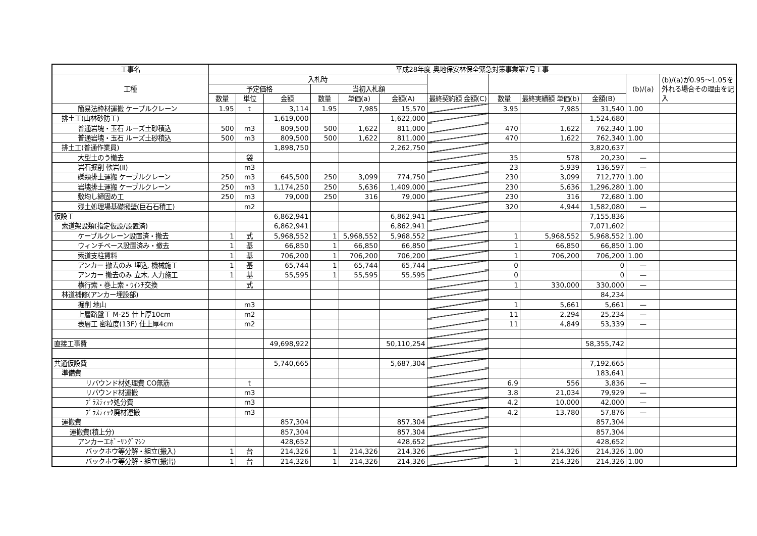| 工事名 | 平成28年度 奥地保安林保全緊急対策事業第7号工事 | | | | | | | | | | | |
| 工種 | 入札時 | | | | | | | | | | (b)/(a) | (b)/(a)が0.95～1.05を外れる場合その理由を記入 |
| | 予定価格 | | | 当初入札額 | | | | | | | | |
| | 数量 | 単位 | 金額 | 数量 | 単価(a) | 金額(A) | 最終契約額 金額(C) | 数量 | 最終実績額 単価(b) | 金額(B) | | |
| 簡易法枠材運搬 ケーブルクレーン | 1.95 | t | 3,114 | 1.95 | 7,985 | 15,570 | | 3.95 | 7,985 | 31,540 | 1.00 | |
| 排土工(山林砂防工) | | | 1,619,000 | | | 1,622,000 | | | | 1,524,680 | | |
| 普通岩塊・玉石 ルーズ土砂積込 | 500 | m3 | 809,500 | 500 | 1,622 | 811,000 | | 470 | 1,622 | 762,340 | 1.00 | |
| 普通岩塊・玉石 ルーズ土砂積込 | 500 | m3 | 809,500 | 500 | 1,622 | 811,000 | | 470 | 1,622 | 762,340 | 1.00 | |
| 排土工(普通作業員) | | | 1,898,750 | | | 2,262,750 | | | | 3,820,637 | | |
| 大型土のう撤去 | | 袋 | | | | | | 35 | 578 | 20,230 | — | |
| 岩石掘削 軟岩(Ⅱ) | | m3 | | | | | | 23 | 5,939 | 136,597 | — | |
| 礫類排土運搬 ケーブルクレーン | 250 | m3 | 645,500 | 250 | 3,099 | 774,750 | | 230 | 3,099 | 712,770 | 1.00 | |
| 岩塊排土運搬 ケーブルクレーン | 250 | m3 | 1,174,250 | 250 | 5,636 | 1,409,000 | | 230 | 5,636 | 1,296,280 | 1.00 | |
| 敷均し締固め工 | 250 | m3 | 79,000 | 250 | 316 | 79,000 | | 230 | 316 | 72,680 | 1.00 | |
| 残土処理場基礎擁壁(巨石石積工) | | m2 | | | | | | 320 | 4,944 | 1,582,080 | — | |
| 仮設工 | | | 6,862,941 | | | 6,862,941 | | | | 7,155,836 | | |
| 索道架設類(指定仮設/設置済) | | | 6,862,941 | | | 6,862,941 | | | | 7,071,602 | | |
| ケーブルクレーン設置済・撤去 | 1 | 式 | 5,968,552 | 1 | 5,968,552 | 5,968,552 | | 1 | 5,968,552 | 5,968,552 | 1.00 | |
| ウィンチベース設置済み・撤去 | 1 | 基 | 66,850 | 1 | 66,850 | 66,850 | | 1 | 66,850 | 66,850 | 1.00 | |
| 索道支柱賃料 | 1 | 基 | 706,200 | 1 | 706,200 | 706,200 | | 1 | 706,200 | 706,200 | 1.00 | |
| アンカー 撤去のみ 埋込, 機械施工 | 1 | 基 | 65,744 | 1 | 65,744 | 65,744 | | 0 | | 0 | — | |
| アンカー 撤去のみ 立木, 人力施工 | 1 | 基 | 55,595 | 1 | 55,595 | 55,595 | | 0 | | 0 | — | |
| 横行索・巻上索・ｳｲﾝﾁ交換 | | 式 | | | | | | 1 | 330,000 | 330,000 | — | |
| 林道補修(アンカー埋設部) | | | | | | | | | | 84,234 | | |
| 掘削 地山 | | m3 | | | | | | 1 | 5,661 | 5,661 | — | |
| 上層路盤工 M-25 仕上厚10cm | | m2 | | | | | | 11 | 2,294 | 25,234 | — | |
| 表層工 密粒度(13F) 仕上厚4cm | | m2 | | | | | | 11 | 4,849 | 53,339 | — | |
| 直接工事費 | | | 49,698,922 | | | 50,110,254 | | | | 58,355,742 | | |
| 共通仮設費 | | | 5,740,665 | | | 5,687,304 | | | | 7,192,665 | | |
| 準備費 | | | | | | | | | | 183,641 | | |
| リバウンド材処理費 CO無筋 | | t | | | | | | 6.9 | 556 | 3,836 | — | |
| リバウンド材運搬 | | m3 | | | | | | 3.8 | 21,034 | 79,929 | — | |
| ﾌﾟﾗｽﾃｨｯｸ処分費 | | m3 | | | | | | 4.2 | 10,000 | 42,000 | — | |
| ﾌﾟﾗｽﾃｨｯｸ廃材運搬 | | m3 | | | | | | 4.2 | 13,780 | 57,876 | — | |
| 運搬費 | | | 857,304 | | | 857,304 | | | | 857,304 | | |
| 運搬費(積上分) | | | 857,304 | | | 857,304 | | | | 857,304 | | |
| アンカーエﾎﾞｰﾘﾝｸﾞﾏｼﾝ | | | 428,652 | | | 428,652 | | | | 428,652 | | |
| バックホウ等分解・組立(搬入) | 1 | 台 | 214,326 | 1 | 214,326 | 214,326 | | 1 | 214,326 | 214,326 | 1.00 | |
| バックホウ等分解・組立(搬出) | 1 | 台 | 214,326 | 1 | 214,326 | 214,326 | | 1 | 214,326 | 214,326 | 1.00 | |